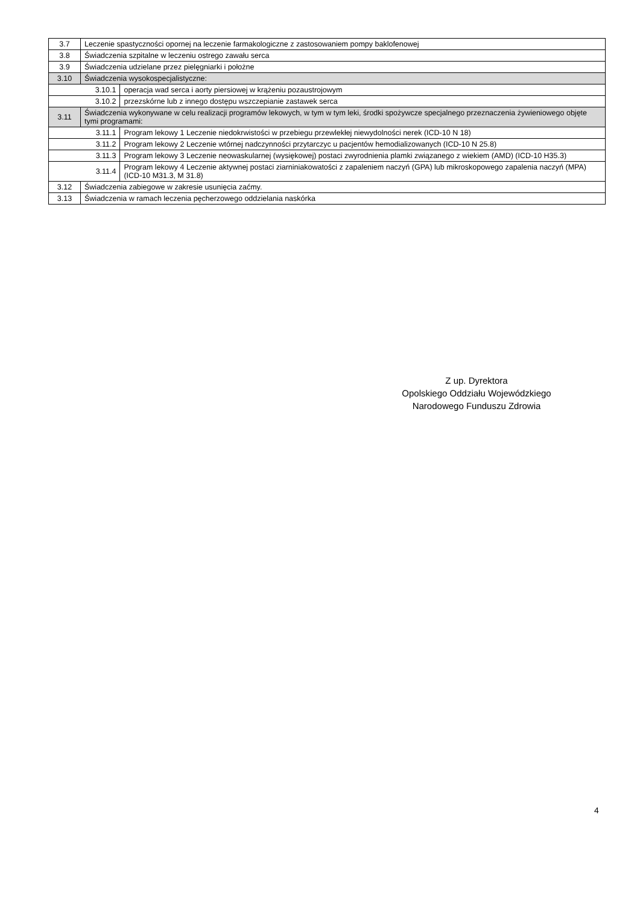| 3.7 | Leczenie spastyczności opornej na leczenie farmakologiczne z zastosowaniem pompy baklofenowej | |
| 3.8 | Świadczenia szpitalne w leczeniu ostrego zawału serca | |
| 3.9 | Świadczenia udzielane przez pielęgniarki i położne | |
| 3.10 | Świadczenia wysokospecjalistyczne: | |
| 3.10.1 | | operacja wad serca i aorty piersiowej w krążeniu pozaustrojowym |
| 3.10.2 | | przezskórne lub z innego dostępu wszczepianie zastawek serca |
| 3.11 | Świadczenia wykonywane w celu realizacji programów lekowych, w tym w tym leki, środki spożywcze specjalnego przeznaczenia żywieniowego objęte tymi programami: | |
| 3.11.1 | | Program lekowy 1 Leczenie niedokrwistości w przebiegu przewlekłej niewydolności nerek (ICD-10 N 18) |
| 3.11.2 | | Program lekowy 2 Leczenie wtórnej nadczynności przytarczyc u pacjentów hemodializowanych (ICD-10 N 25.8) |
| 3.11.3 | | Program lekowy 3 Leczenie neowaskularnej (wysiękowej) postaci zwyrodnienia plamki związanego z wiekiem (AMD) (ICD-10 H35.3) |
| 3.11.4 | | Program lekowy 4 Leczenie aktywnej postaci ziarniniakowatości z zapaleniem naczyń (GPA) lub mikroskopowego zapalenia naczyń (MPA) (ICD-10 M31.3, M 31.8) |
| 3.12 | Świadczenia zabiegowe w zakresie usunięcia zaćmy. | |
| 3.13 | Świadczenia w ramach leczenia pęcherzowego oddzielania naskórka | |
Z up. Dyrektora
Opolskiego Oddziału Wojewódzkiego
Narodowego Funduszu Zdrowia
4